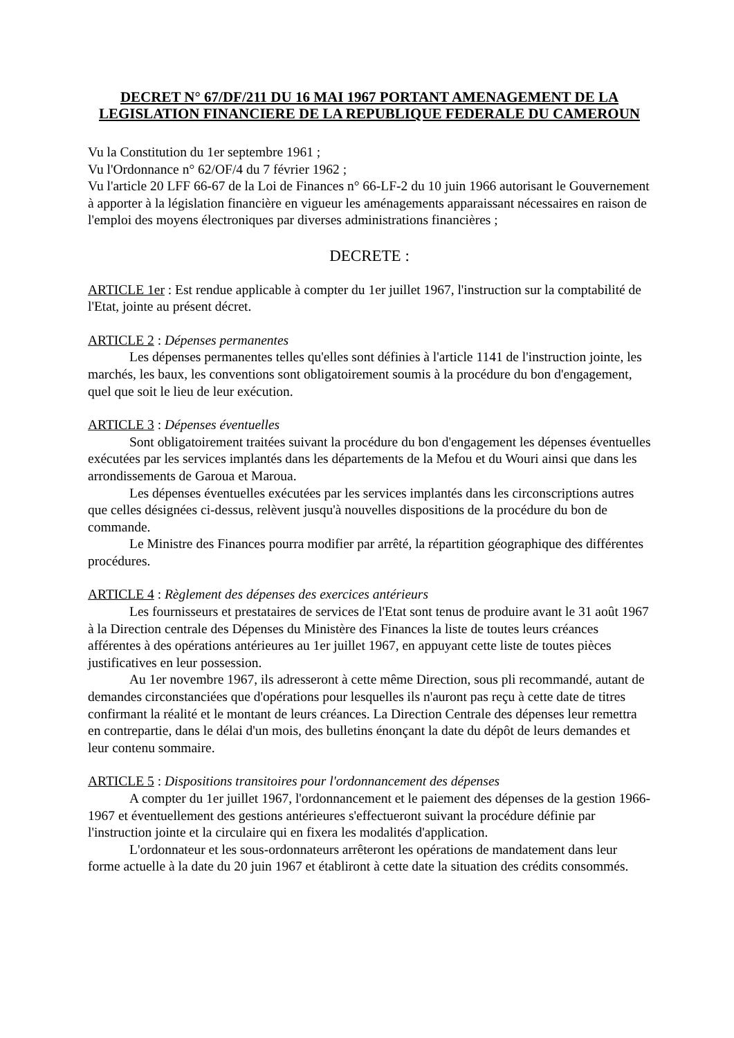DECRET N° 67/DF/211 DU 16 MAI 1967 PORTANT AMENAGEMENT DE LA LEGISLATION FINANCIERE DE LA REPUBLIQUE FEDERALE DU CAMEROUN
Vu la Constitution du 1er septembre 1961 ;
Vu l'Ordonnance n° 62/OF/4 du 7 février 1962 ;
Vu l'article 20 LFF 66-67 de la Loi de Finances n° 66-LF-2 du 10 juin 1966 autorisant le Gouvernement à apporter à la législation financière en vigueur les aménagements apparaissant nécessaires en raison de l'emploi des moyens électroniques par diverses administrations financières ;
DECRETE :
ARTICLE 1er : Est rendue applicable à compter du 1er juillet 1967, l'instruction sur la comptabilité de l'Etat, jointe au présent décret.
ARTICLE 2 : Dépenses permanentes
Les dépenses permanentes telles qu'elles sont définies à l'article 1141 de l'instruction jointe, les marchés, les baux, les conventions sont obligatoirement soumis à la procédure du bon d'engagement, quel que soit le lieu de leur exécution.
ARTICLE 3 : Dépenses éventuelles
Sont obligatoirement traitées suivant la procédure du bon d'engagement les dépenses éventuelles exécutées par les services implantés dans les départements de la Mefou et du Wouri ainsi que dans les arrondissements de Garoua et Maroua.
Les dépenses éventuelles exécutées par les services implantés dans les circonscriptions autres que celles désignées ci-dessus, relèvent jusqu'à nouvelles dispositions de la procédure du bon de commande.
Le Ministre des Finances pourra modifier par arrêté, la répartition géographique des différentes procédures.
ARTICLE 4 : Règlement des dépenses des exercices antérieurs
Les fournisseurs et prestataires de services de l'Etat sont tenus de produire avant le 31 août 1967 à la Direction centrale des Dépenses du Ministère des Finances la liste de toutes leurs créances afférentes à des opérations antérieures au 1er juillet 1967, en appuyant cette liste de toutes pièces justificatives en leur possession.
Au 1er novembre 1967, ils adresseront à cette même Direction, sous pli recommandé, autant de demandes circonstanciées que d'opérations pour lesquelles ils n'auront pas reçu à cette date de titres confirmant la réalité et le montant de leurs créances. La Direction Centrale des dépenses leur remettra en contrepartie, dans le délai d'un mois, des bulletins énonçant la date du dépôt de leurs demandes et leur contenu sommaire.
ARTICLE 5 : Dispositions transitoires pour l'ordonnancement des dépenses
A compter du 1er juillet 1967, l'ordonnancement et le paiement des dépenses de la gestion 1966-1967 et éventuellement des gestions antérieures s'effectueront suivant la procédure définie par l'instruction jointe et la circulaire qui en fixera les modalités d'application.
L'ordonnateur et les sous-ordonnateurs arrêteront les opérations de mandatement dans leur forme actuelle à la date du 20 juin 1967 et établiront à cette date la situation des crédits consommés.